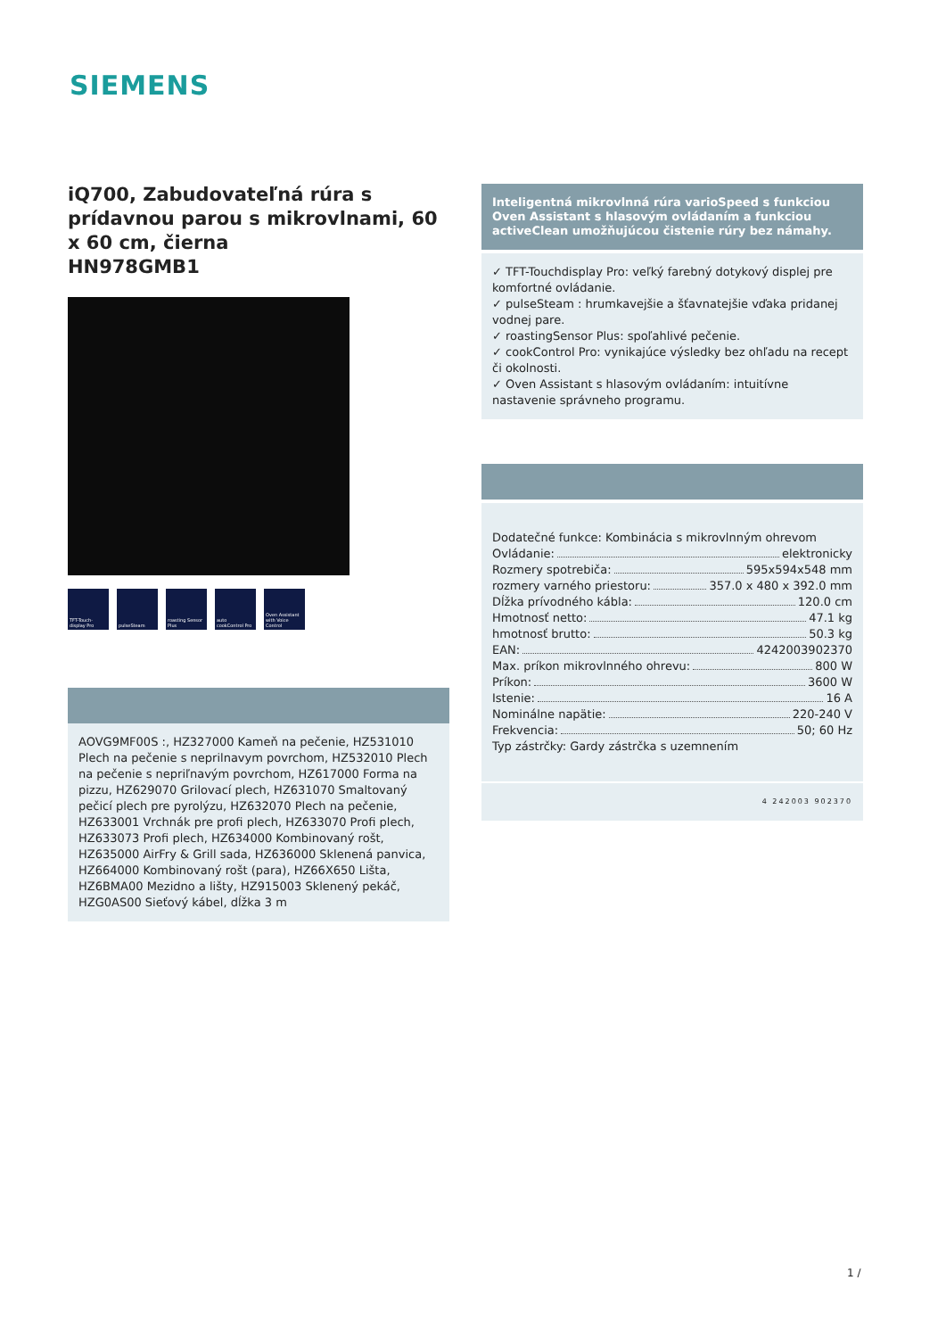SIEMENS
iQ700, Zabudovateľná rúra s prídavnou parou s mikrovlnami, 60 x 60 cm, čierna
HN978GMB1
TFT-Touch-display Pro
pulseSteam roasting Sensor Plus
auto cookControl Pro
Oven Assistant with Voice Control
AOVG9MF00S :, HZ327000 Kameň na pečenie, HZ531010 Plech na pečenie s neprilnavym povrchom, HZ532010 Plech na pečenie s nepriľnavým povrchom, HZ617000 Forma na pizzu, HZ629070 Grilovací plech, HZ631070 Smaltovaný pečicí plech pre pyrolýzu, HZ632070 Plech na pečenie, HZ633001 Vrchnák pre profi plech, HZ633070 Profi plech, HZ633073 Profi plech, HZ634000 Kombinovaný rošt, HZ635000 AirFry & Grill sada, HZ636000 Sklenená panvica, HZ664000 Kombinovaný rošt (para), HZ66X650 Lišta, HZ6BMA00 Mezidno a lišty, HZ915003 Sklenený pekáč, HZG0AS00 Sieťový kábel, dĺžka 3 m
Inteligentná mikrovlnná rúra varioSpeed s funkciou Oven Assistant s hlasovým ovládaním a funkciou activeClean umožňujúcou čistenie rúry bez námahy.
✓ TFT-Touchdisplay Pro: veľký farebný dotykový displej pre komfortné ovládanie.
✓ pulseSteam : hrumkavejšie a šťavnatejšie vďaka pridanej vodnej pare.
✓ roastingSensor Plus: spoľahlivé pečenie.
✓ cookControl Pro: vynikajúce výsledky bez ohľadu na recept či okolnosti.
✓ Oven Assistant s hlasovým ovládaním: intuitívne nastavenie správneho programu.
Dodatečné funkce: Kombinácia s mikrovlnným ohrevom
Ovládanie: elektronicky
Rozmery spotrebiča: 595x594x548 mm
rozmery varného priestoru: 357.0 x 480 x 392.0 mm
Dĺžka prívodného kábla: 120.0 cm
Hmotnosť netto: 47.1 kg
hmotnosť brutto: 50.3 kg
EAN: 4242003902370
Max. príkon mikrovlnného ohrevu: 800 W
Príkon: 3600 W
Istenie: 16 A
Nominálne napätie: 220-240 V
Frekvencia: 50; 60 Hz
Typ zástrčky: Gardy zástrčka s uzemnením
4 242003 902370
1 /